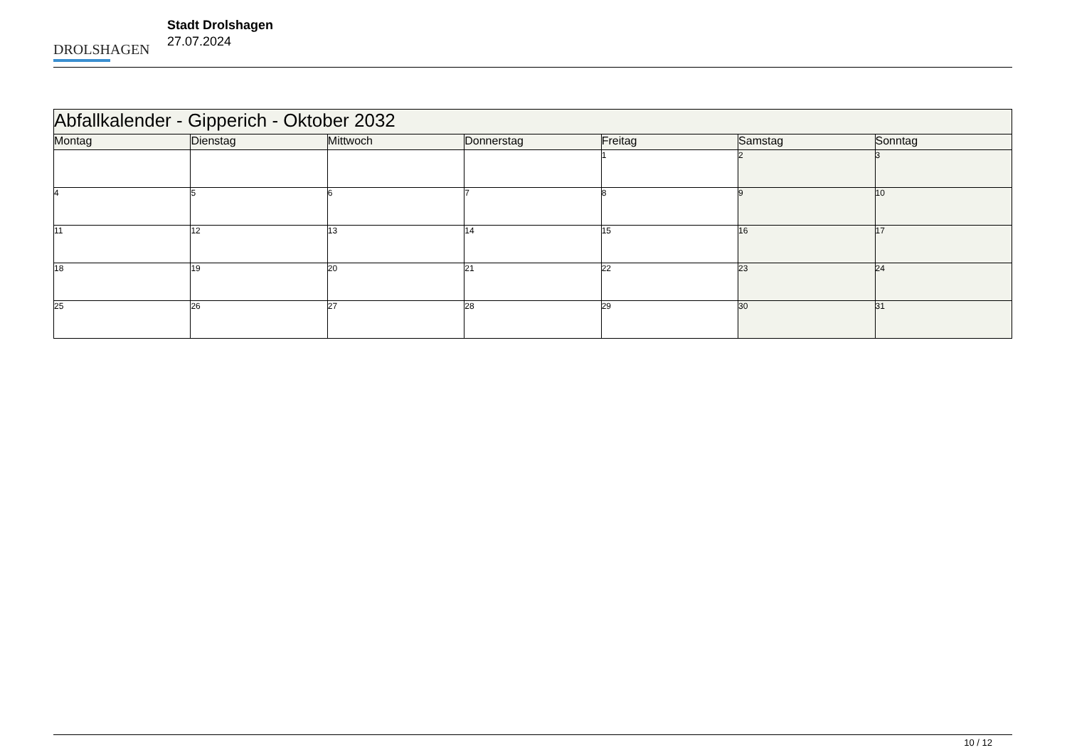DROLSHAGEN
Stadt Drolshagen
27.07.2024
| Abfallkalender - Gipperich - Oktober 2032 | | | | | | |
| --- | --- | --- | --- | --- | --- | --- |
| Montag | Dienstag | Mittwoch | Donnerstag | Freitag | Samstag | Sonntag |
| | | | | 1 | 2 | 3 |
| 4 | 5 | 6 | 7 | 8 | 9 | 10 |
| 11 | 12 | 13 | 14 | 15 | 16 | 17 |
| 18 | 19 | 20 | 21 | 22 | 23 | 24 |
| 25 | 26 | 27 | 28 | 29 | 30 | 31 |
10 / 12